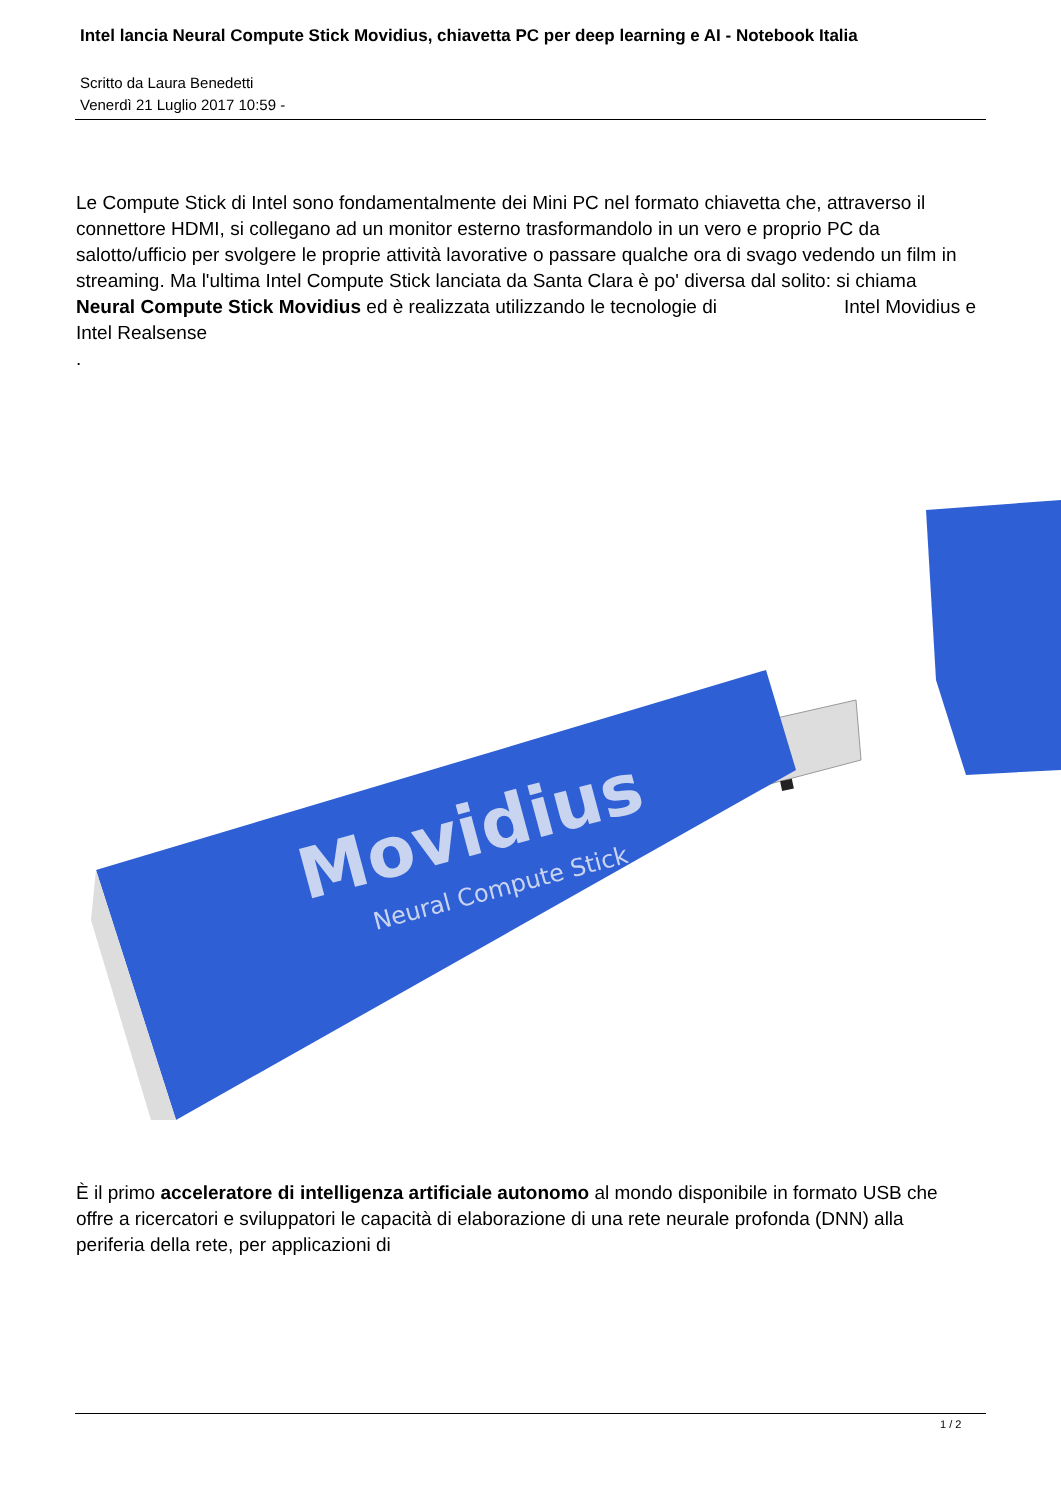Intel lancia Neural Compute Stick Movidius, chiavetta PC per deep learning e AI - Notebook Italia
Scritto da Laura Benedetti
Venerdì 21 Luglio 2017 10:59 -
Le Compute Stick di Intel sono fondamentalmente dei Mini PC nel formato chiavetta che, attraverso il connettore HDMI, si collegano ad un monitor esterno trasformandolo in un vero e proprio PC da salotto/ufficio per svolgere le proprie attività lavorative o passare qualche ora di svago vedendo un film in streaming. Ma l'ultima Intel Compute Stick lanciata da Santa Clara è po' diversa dal solito: si chiama Neural Compute Stick Movidius ed è realizzata utilizzando le tecnologie di Intel Movidius e
Intel Realsense
.
Movidius
Neural Compute Stick
È il primo acceleratore di intelligenza artificiale autonomo al mondo disponibile in formato USB che offre a ricercatori e sviluppatori le capacità di elaborazione di una rete neurale profonda (DNN) alla periferia della rete, per applicazioni di
1 / 2